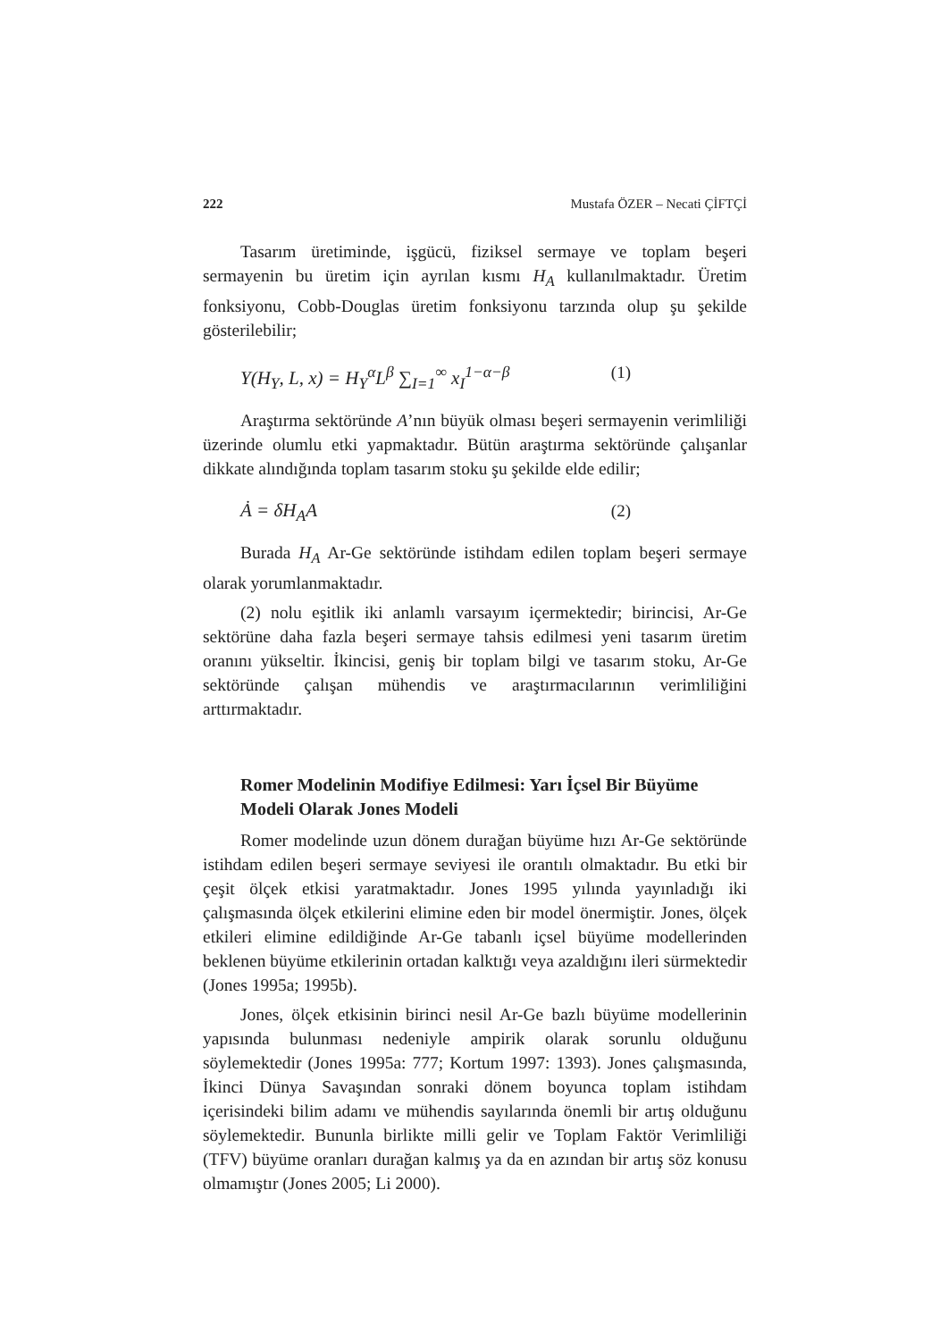222 Mustafa ÖZER – Necati ÇİFTÇİ
Tasarım üretiminde, işgücü, fiziksel sermaye ve toplam beşeri sermayenin bu üretim için ayrılan kısmı H<sub>A</sub> kullanılmaktadır. Üretim fonksiyonu, Cobb-Douglas üretim fonksiyonu tarzında olup şu şekilde gösterilebilir;
Y(H<sub>Y</sub>, L, x) = H<sub>Y</sub><sup>α</sup>L<sup>β</sup> ∑<sub>I=1</sub><sup>∞</sup> x<sub>I</sub><sup>1−α−β</sup> (1)
Araştırma sektöründe A’nın büyük olması beşeri sermayenin verimliliği üzerinde olumlu etki yapmaktadır. Bütün araştırma sektöründe çalışanlar dikkate alındığında toplam tasarım stoku şu şekilde elde edilir;
Ȧ = δH<sub>A</sub>A (2)
Burada H<sub>A</sub> Ar-Ge sektöründe istihdam edilen toplam beşeri sermaye olarak yorumlanmaktadır.
(2) nolu eşitlik iki anlamlı varsayım içermektedir; birincisi, Ar-Ge sektörüne daha fazla beşeri sermaye tahsis edilmesi yeni tasarım üretim oranını yükseltir. İkincisi, geniş bir toplam bilgi ve tasarım stoku, Ar-Ge sektöründe çalışan mühendis ve araştırmacılarının verimliliğini arttırmaktadır.
Romer Modelinin Modifiye Edilmesi: Yarı İçsel Bir Büyüme Modeli Olarak Jones Modeli
Romer modelinde uzun dönem durağan büyüme hızı Ar-Ge sektöründe istihdam edilen beşeri sermaye seviyesi ile orantılı olmaktadır. Bu etki bir çeşit ölçek etkisi yaratmaktadır. Jones 1995 yılında yayınladığı iki çalışmasında ölçek etkilerini elimine eden bir model önermiştir. Jones, ölçek etkileri elimine edildiğinde Ar-Ge tabanlı içsel büyüme modellerinden beklenen büyüme etkilerinin ortadan kalktığı veya azaldığını ileri sürmektedir (Jones 1995a; 1995b).
Jones, ölçek etkisinin birinci nesil Ar-Ge bazlı büyüme modellerinin yapısında bulunması nedeniyle ampirik olarak sorunlu olduğunu söylemektedir (Jones 1995a: 777; Kortum 1997: 1393). Jones çalışmasında, İkinci Dünya Savaşından sonraki dönem boyunca toplam istihdam içerisindeki bilim adamı ve mühendis sayılarında önemli bir artış olduğunu söylemektedir. Bununla birlikte milli gelir ve Toplam Faktör Verimliliği (TFV) büyüme oranları durağan kalmış ya da en azından bir artış söz konusu olmamıştır (Jones 2005; Li 2000).